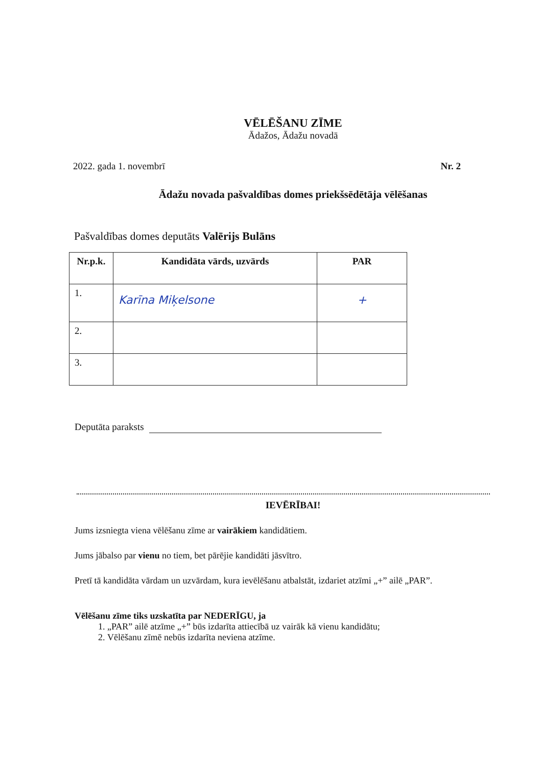VĒLĒŠANU ZĪME
Ādažos, Ādažu novadā
2022. gada 1. novembrī Nr. 2
Ādažu novada pašvaldības domes priekšsēdētāja vēlēšanas
Pašvaldības domes deputāts Valērijs Bulāns
| Nr.p.k. | Kandidāta vārds, uzvārds | PAR |
| --- | --- | --- |
| 1. | Karīna Miķelsone | + |
| 2. | | |
| 3. | | |
Deputāta paraksts
IEVĒRĪBAI!
Jums izsniegta viena vēlēšanu zīme ar vairākiem kandidātiem.
Jums jābalso par vienu no tiem, bet pārējie kandidāti jāsvītro.
Pretī tā kandidāta vārdam un uzvārdam, kura ievēlēšanu atbalstāt, izdariet atzīmi „+” ailē „PAR”.
Vēlēšanu zīme tiks uzskatīta par NEDERĪGU, ja
1. „PAR” ailē atzīme „+” būs izdarīta attiecībā uz vairāk kā vienu kandidātu;
2. Vēlēšanu zīmē nebūs izdarīta neviena atzīme.